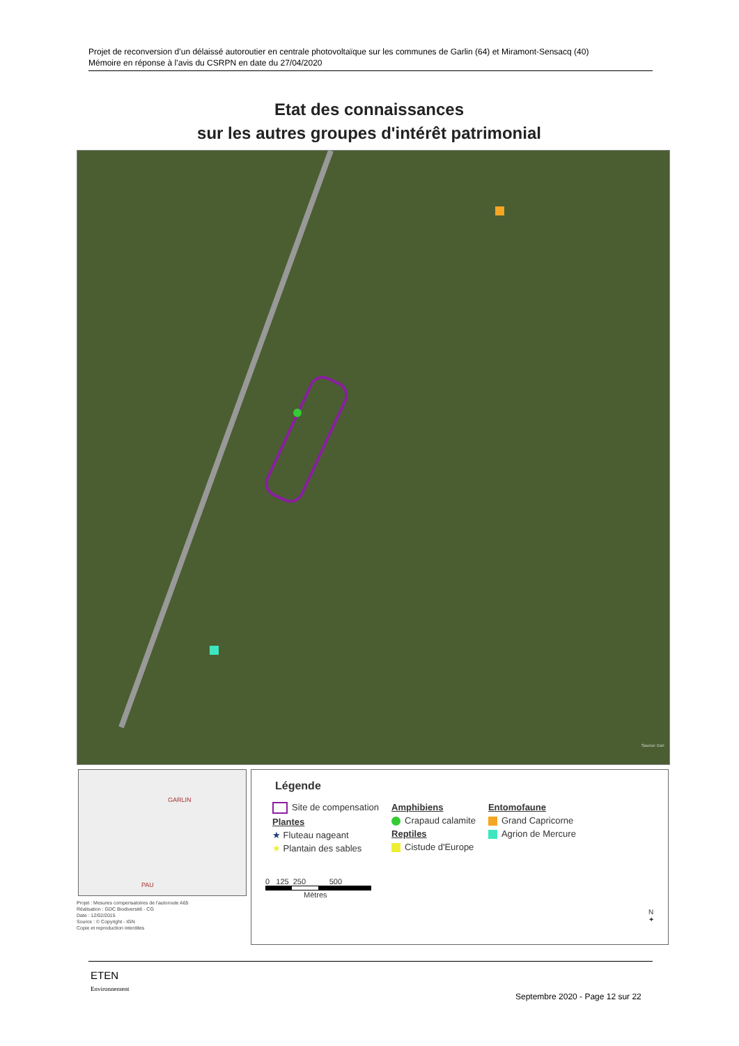Projet de reconversion d’un délaissé autoroutier en centrale photovoltaïque sur les communes de Garlin (64) et Miramont-Sensacq (40)
Mémoire en réponse à l’avis du CSRPN en date du 27/04/2020
Etat des connaissances
sur les autres groupes d'intérêt patrimonial
Source: Esri
GARLIN
PAU
Projet : Mesures compensatoires de l'autoroute A65
Réalisation : GDC Biodiversité - CG
Date : 12/02/2015
Source : © Copyright - IGN
Copie et reproduction interdites
Légende
Site de compensation
Plantes
★ Fluteau nageant
★ Plantain des sables
Amphibiens
Crapaud calamite
Reptiles
Cistude d'Europe
Entomofaune
Grand Capricorne
Agrion de Mercure
0 125 250 500
Mètres
N
✦
ETEN
Environnement
Septembre 2020 - Page 12 sur 22